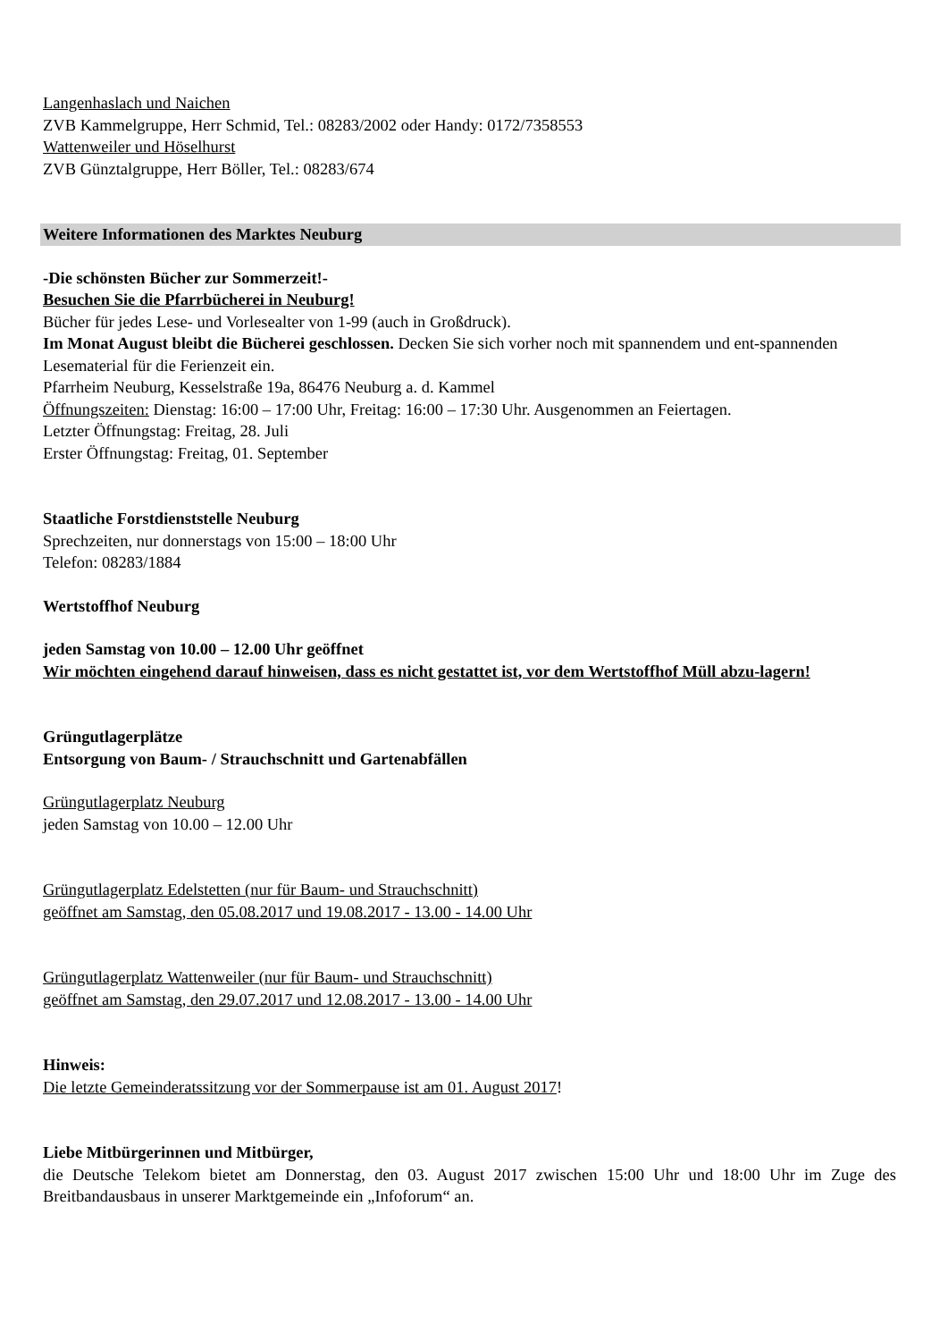Langenhaslach und Naichen
ZVB Kammelgruppe, Herr Schmid, Tel.: 08283/2002 oder Handy: 0172/7358553
Wattenweiler und Höselhurst
ZVB Günztalgruppe, Herr Böller, Tel.: 08283/674
Weitere Informationen des Marktes Neuburg
-Die schönsten Bücher zur Sommerzeit!-
Besuchen Sie die Pfarrbücherei in Neuburg!
Bücher für jedes Lese- und Vorlesealter von 1-99 (auch in Großdruck).
Im Monat August bleibt die Bücherei geschlossen. Decken Sie sich vorher noch mit spannendem und ent-spannenden Lesematerial für die Ferienzeit ein.
Pfarrheim Neuburg, Kesselstraße 19a, 86476 Neuburg a. d. Kammel
Öffnungszeiten: Dienstag: 16:00 – 17:00 Uhr, Freitag: 16:00 – 17:30 Uhr. Ausgenommen an Feiertagen.
Letzter Öffnungstag: Freitag, 28. Juli
Erster Öffnungstag: Freitag, 01. September
Staatliche Forstdienststelle Neuburg
Sprechzeiten, nur donnerstags von 15:00 – 18:00 Uhr
Telefon: 08283/1884
Wertstoffhof Neuburg
jeden Samstag von 10.00 – 12.00 Uhr geöffnet
Wir möchten eingehend darauf hinweisen, dass es nicht gestattet ist, vor dem Wertstoffhof Müll abzu-lagern!
Grüngutlagerplätze
Entsorgung von Baum- / Strauchschnitt und Gartenabfällen
Grüngutlagerplatz Neuburg
jeden Samstag von 10.00 – 12.00 Uhr
Grüngutlagerplatz Edelstetten (nur für Baum- und Strauchschnitt)
geöffnet am Samstag, den 05.08.2017 und 19.08.2017 - 13.00 - 14.00 Uhr
Grüngutlagerplatz Wattenweiler (nur für Baum- und Strauchschnitt)
geöffnet am Samstag, den 29.07.2017 und 12.08.2017 - 13.00 - 14.00 Uhr
Hinweis:
Die letzte Gemeinderatssitzung vor der Sommerpause ist am 01. August 2017!
Liebe Mitbürgerinnen und Mitbürger,
die Deutsche Telekom bietet am Donnerstag, den 03. August 2017 zwischen 15:00 Uhr und 18:00 Uhr im Zuge des Breitbandausbaus in unserer Marktgemeinde ein „Infoforum“ an.